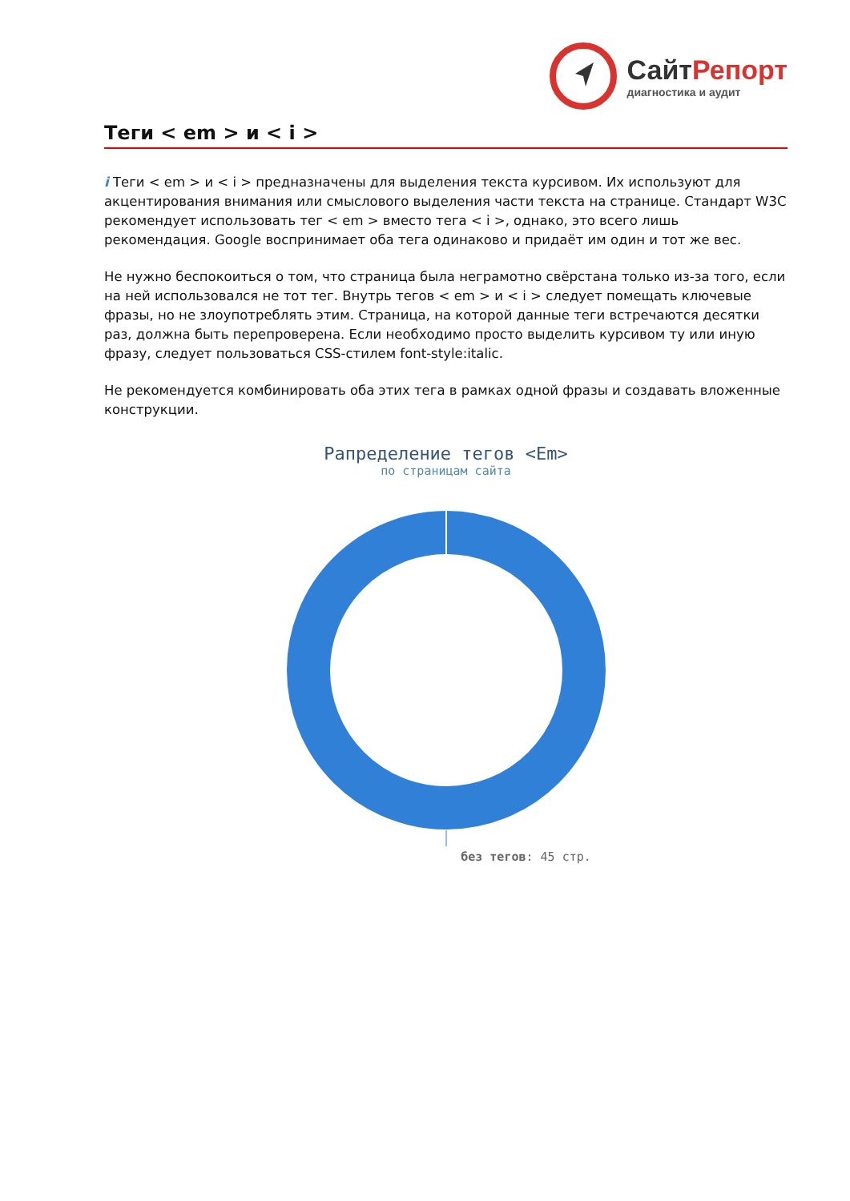СайтРепорт
диагностика и аудит
Теги < em > и < i >
i Теги < em > и < i > предназначены для выделения текста курсивом. Их используют для акцентирования внимания или смыслового выделения части текста на странице. Стандарт W3C рекомендует использовать тег < em > вместо тега < i >, однако, это всего лишь рекомендация. Google воспринимает оба тега одинаково и придаёт им один и тот же вес.
Не нужно беспокоиться о том, что страница была неграмотно свёрстана только из-за того, если на ней использовался не тот тег. Внутрь тегов < em > и < i > следует помещать ключевые фразы, но не злоупотреблять этим. Страница, на которой данные теги встречаются десятки раз, должна быть перепроверена. Если необходимо просто выделить курсивом ту или иную фразу, следует пользоваться CSS-стилем font-style:italic.
Не рекомендуется комбинировать оба этих тега в рамках одной фразы и создавать вложенные конструкции.
Рапределение тегов <Em>
по страницам сайта
без тегов: 45 стр.